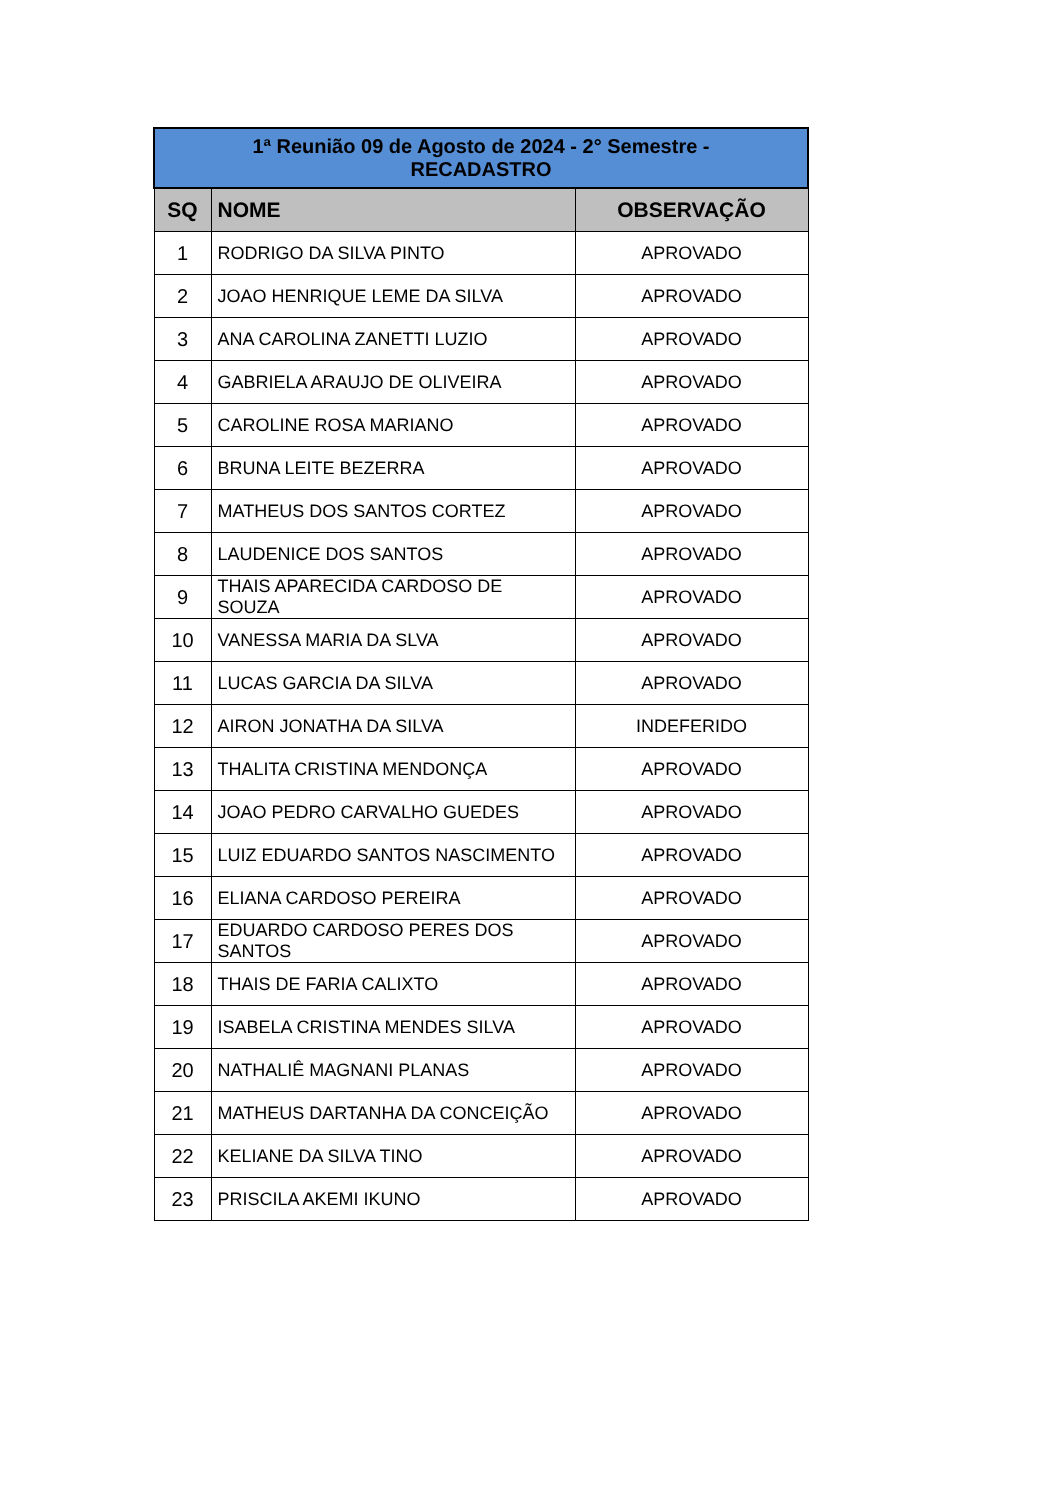| 1ª Reunião 09 de Agosto de 2024 - 2° Semestre - RECADASTRO | | |
| SQ | NOME | OBSERVAÇÃO |
| 1 | RODRIGO DA SILVA PINTO | APROVADO |
| 2 | JOAO HENRIQUE LEME DA SILVA | APROVADO |
| 3 | ANA CAROLINA ZANETTI LUZIO | APROVADO |
| 4 | GABRIELA ARAUJO DE OLIVEIRA | APROVADO |
| 5 | CAROLINE ROSA MARIANO | APROVADO |
| 6 | BRUNA LEITE BEZERRA | APROVADO |
| 7 | MATHEUS DOS SANTOS CORTEZ | APROVADO |
| 8 | LAUDENICE DOS SANTOS | APROVADO |
| 9 | THAIS APARECIDA CARDOSO DE SOUZA | APROVADO |
| 10 | VANESSA MARIA DA SLVA | APROVADO |
| 11 | LUCAS GARCIA DA SILVA | APROVADO |
| 12 | AIRON JONATHA DA SILVA | INDEFERIDO |
| 13 | THALITA CRISTINA MENDONÇA | APROVADO |
| 14 | JOAO PEDRO CARVALHO GUEDES | APROVADO |
| 15 | LUIZ EDUARDO SANTOS NASCIMENTO | APROVADO |
| 16 | ELIANA CARDOSO PEREIRA | APROVADO |
| 17 | EDUARDO CARDOSO PERES DOS SANTOS | APROVADO |
| 18 | THAIS DE FARIA CALIXTO | APROVADO |
| 19 | ISABELA CRISTINA MENDES SILVA | APROVADO |
| 20 | NATHALIÊ MAGNANI PLANAS | APROVADO |
| 21 | MATHEUS DARTANHA DA CONCEIÇÃO | APROVADO |
| 22 | KELIANE DA SILVA TINO | APROVADO |
| 23 | PRISCILA AKEMI IKUNO | APROVADO |